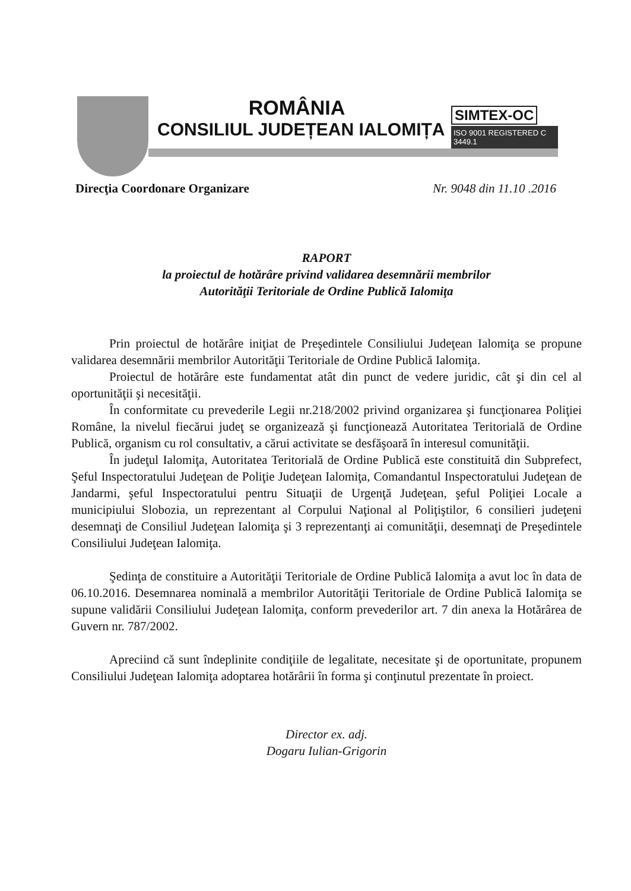ROMÂNIA
CONSILIUL JUDEȚEAN IALOMIȚA
SIMTEX-OC
ISO 9001 REGISTERED C 3449.1
Direcţia Coordonare Organizare Nr. 9048 din 11.10 .2016
RAPORT
la proiectul de hotărâre privind validarea desemnării membrilor
Autorităţii Teritoriale de Ordine Publică Ialomiţa
Prin proiectul de hotărâre iniţiat de Preşedintele Consiliului Judeţean Ialomiţa se propune validarea desemnării membrilor Autorităţii Teritoriale de Ordine Publică Ialomiţa.
Proiectul de hotărâre este fundamentat atât din punct de vedere juridic, cât şi din cel al oportunităţii şi necesităţii.
În conformitate cu prevederile Legii nr.218/2002 privind organizarea şi funcţionarea Poliţiei Române, la nivelul fiecărui judeţ se organizează şi funcţionează Autoritatea Teritorială de Ordine Publică, organism cu rol consultativ, a cărui activitate se desfăşoară în interesul comunităţii.
În judeţul Ialomiţa, Autoritatea Teritorială de Ordine Publică este constituită din Subprefect, Şeful Inspectoratului Judeţean de Poliţie Judeţean Ialomiţa, Comandantul Inspectoratului Judeţean de Jandarmi, şeful Inspectoratului pentru Situaţii de Urgenţă Judeţean, şeful Poliţiei Locale a municipiului Slobozia, un reprezentant al Corpului Naţional al Poliţiştilor, 6 consilieri judeţeni desemnaţi de Consiliul Judeţean Ialomiţa şi 3 reprezentanţi ai comunităţii, desemnaţi de Preşedintele Consiliului Judeţean Ialomiţa.
Şedinţa de constituire a Autorităţii Teritoriale de Ordine Publică Ialomiţa a avut loc în data de 06.10.2016. Desemnarea nominală a membrilor Autorităţii Teritoriale de Ordine Publică Ialomiţa se supune validării Consiliului Judeţean Ialomiţa, conform prevederilor art. 7 din anexa la Hotărârea de Guvern nr. 787/2002.
Apreciind că sunt îndeplinite condiţiile de legalitate, necesitate şi de oportunitate, propunem Consiliului Judeţean Ialomiţa adoptarea hotărârii în forma şi conţinutul prezentate în proiect.
Director ex. adj.
Dogaru Iulian-Grigorin